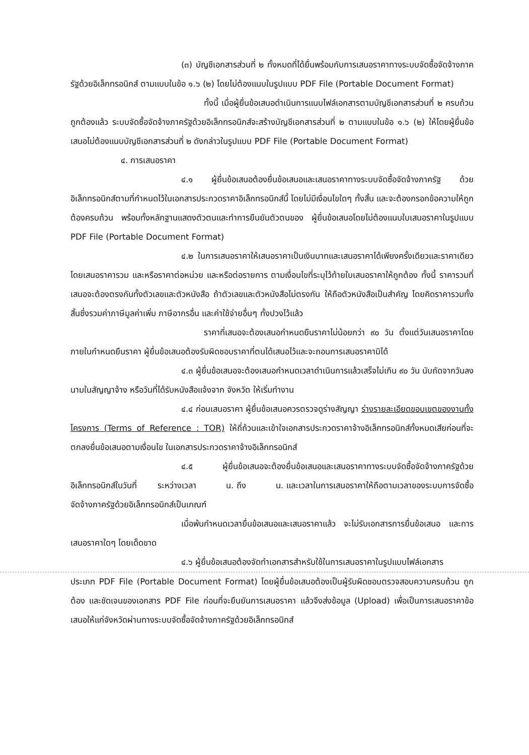(๓) บัญชีเอกสารส่วนที่ ๒ ทั้งหมดที่ได้ยื่นพร้อมกับการเสนอราคาทางระบบจัดซื้อจัดจ้างภาครัฐด้วยอิเล็กทรอนิกส์ ตามแบบในข้อ ๑.๖ (๒) โดยไม่ต้องแนบในรูปแบบ PDF File (Portable Document Format)
ทั้งนี้ เมื่อผู้ยื่นข้อเสนอดำเนินการแนบไฟล์เอกสารตามบัญชีเอกสารส่วนที่ ๒ ครบถ้วน ถูกต้องแล้ว ระบบจัดซื้อจัดจ้างภาครัฐด้วยอิเล็กทรอนิกส์จะสร้างบัญชีเอกสารส่วนที่ ๒ ตามแบบในข้อ ๑.๖ (๒) ให้โดยผู้ยื่นข้อเสนอไม่ต้องแนบบัญชีเอกสารส่วนที่ ๒ ดังกล่าวในรูปแบบ PDF File (Portable Document Format)
๔. การเสนอราคา
๔.๑ ผู้ยื่นข้อเสนอต้องยื่นข้อเสนอและเสนอราคาทางระบบจัดซื้อจัดจ้างภาครัฐ ด้วยอิเล็กทรอนิกส์ตามที่กำหนดไว้ในเอกสารประกวดราคาอิเล็กทรอนิกส์นี้ โดยไม่มีเงื่อนไขใดๆ ทั้งสิ้น และจะต้องกรอกข้อความให้ถูกต้องครบถ้วน พร้อมทั้งหลักฐานแสดงตัวตนและทำการยืนยันตัวตนของ ผู้ยื่นข้อเสนอโดยไม่ต้องแนบใบเสนอราคาในรูปแบบ PDF File (Portable Document Format)
๔.๒ ในการเสนอราคาให้เสนอราคาเป็นเงินบาทและเสนอราคาได้เพียงครั้งเดียวและราคาเดียวโดยเสนอราคารวม และหรือราคาต่อหน่วย และหรือต่อรายการ ตามเงื่อนไขที่ระบุไว้ท้ายใบเสนอราคาให้ถูกต้อง ทั้งนี้ ราคารวมที่เสนอจะต้องตรงกันทั้งตัวเลขและตัวหนังสือ ถ้าตัวเลขและตัวหนังสือไม่ตรงกัน ให้ถือตัวหนังสือเป็นสำคัญ โดยคิดราคารวมทั้งสิ้นซึ่งรวมค่าภาษีมูลค่าเพิ่ม ภาษีอากรอื่น และค่าใช้จ่ายอื่นๆ ทั้งปวงไว้แล้ว
ราคาที่เสนอจะต้องเสนอกำหนดยืนราคาไม่น้อยกว่า ๙๐ วัน ตั้งแต่วันเสนอราคาโดยภายในกำหนดยืนราคา ผู้ยื่นข้อเสนอต้องรับผิดชอบราคาที่ตนได้เสนอไว้และจะถอนการเสนอราคามิได้
๔.๓ ผู้ยื่นข้อเสนอจะต้องเสนอกำหนดเวลาดำเนินการแล้วเสร็จไม่เกิน ๙๐ วัน นับถัดจากวันลงนามในสัญญาจ้าง หรือวันที่ได้รับหนังสือแจ้งจาก จังหวัด ให้เริ่มทำงาน
๔.๔ ก่อนเสนอราคา ผู้ยื่นข้อเสนอควรตรวจดูร่างสัญญา ร่างรายละเอียดขอบเขตของงานทั้งโครงการ (Terms of Reference : TOR) ให้ถี่ถ้วนและเข้าใจเอกสารประกวดราคาจ้างอิเล็กทรอนิกส์ทั้งหมดเสียก่อนที่จะตกลงยื่นข้อเสนอตามเงื่อนไข ในเอกสารประกวดราคาจ้างอิเล็กทรอนิกส์
๔.๕ ผู้ยื่นข้อเสนอจะต้องยื่นข้อเสนอและเสนอราคาทางระบบจัดซื้อจัดจ้างภาครัฐด้วยอิเล็กทรอนิกส์ในวันที่ ระหว่างเวลา น. ถึง น. และเวลาในการเสนอราคาให้ถือตามเวลาของระบบการจัดซื้อจัดจ้างภาครัฐด้วยอิเล็กทรอนิกส์เป็นเกณฑ์
เมื่อพ้นกำหนดเวลายื่นข้อเสนอและเสนอราคาแล้ว จะไม่รับเอกสารการยื่นข้อเสนอ และการเสนอราคาใดๆ โดยเด็ดขาด
๔.๖ ผู้ยื่นข้อเสนอต้องจัดทำเอกสารสำหรับใช้ในการเสนอราคาในรูปแบบไฟล์เอกสาร
ประเภท PDF File (Portable Document Format) โดยผู้ยื่นข้อเสนอต้องเป็นผู้รับผิดชอบตรวจสอบความครบถ้วน ถูกต้อง และชัดเจนของเอกสาร PDF File ก่อนที่จะยืนยันการเสนอราคา แล้วจึงส่งข้อมูล (Upload) เพื่อเป็นการเสนอราคาข้อเสนอให้แก่จังหวัดผ่านทางระบบจัดซื้อจัดจ้างภาครัฐด้วยอิเล็กทรอนิกส์